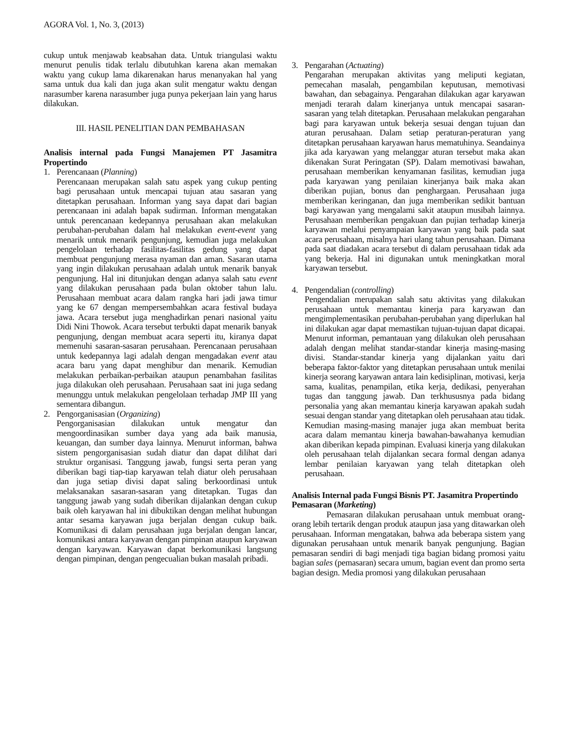AGORA Vol. 1, No. 3, (2013)
cukup untuk menjawab keabsahan data. Untuk triangulasi waktu menurut penulis tidak terlalu dibutuhkan karena akan memakan waktu yang cukup lama dikarenakan harus menanyakan hal yang sama untuk dua kali dan juga akan sulit mengatur waktu dengan narasumber karena narasumber juga punya pekerjaan lain yang harus dilakukan.
III. HASIL PENELITIAN DAN PEMBAHASAN
Analisis internal pada Fungsi Manajemen PT Jasamitra Propertindo
1. Perencanaan (Planning)
Perencanaan merupakan salah satu aspek yang cukup penting bagi perusahaan untuk mencapai tujuan atau sasaran yang ditetapkan perusahaan. Informan yang saya dapat dari bagian perencanaan ini adalah bapak sudirman. Informan mengatakan untuk perencanaan kedepannya perusahaan akan melakukan perubahan-perubahan dalam hal melakukan event-event yang menarik untuk menarik pengunjung, kemudian juga melakukan pengelolaan terhadap fasilitas-fasilitas gedung yang dapat membuat pengunjung merasa nyaman dan aman. Sasaran utama yang ingin dilakukan perusahaan adalah untuk menarik banyak pengunjung. Hal ini ditunjukan dengan adanya salah satu event yang dilakukan perusahaan pada bulan oktober tahun lalu. Perusahaan membuat acara dalam rangka hari jadi jawa timur yang ke 67 dengan mempersembahkan acara festival budaya jawa. Acara tersebut juga menghadirkan penari nasional yaitu Didi Nini Thowok. Acara tersebut terbukti dapat menarik banyak pengunjung, dengan membuat acara seperti itu, kiranya dapat memenuhi sasaran-sasaran perusahaan. Perencanaan perusahaan untuk kedepannya lagi adalah dengan mengadakan event atau acara baru yang dapat menghibur dan menarik. Kemudian melakukan perbaikan-perbaikan ataupun penambahan fasilitas juga dilakukan oleh perusahaan. Perusahaan saat ini juga sedang menunggu untuk melakukan pengelolaan terhadap JMP III yang sementara dibangun.
2. Pengorganisasian (Organizing)
Pengorganisasian dilakukan untuk mengatur dan mengoordinasikan sumber daya yang ada baik manusia, keuangan, dan sumber daya lainnya. Menurut informan, bahwa sistem pengorganisasian sudah diatur dan dapat dilihat dari struktur organisasi. Tanggung jawab, fungsi serta peran yang diberikan bagi tiap-tiap karyawan telah diatur oleh perusahaan dan juga setiap divisi dapat saling berkoordinasi untuk melaksanakan sasaran-sasaran yang ditetapkan. Tugas dan tanggung jawab yang sudah diberikan dijalankan dengan cukup baik oleh karyawan hal ini dibuktikan dengan melihat hubungan antar sesama karyawan juga berjalan dengan cukup baik. Komunikasi di dalam perusahaan juga berjalan dengan lancar, komunikasi antara karyawan dengan pimpinan ataupun karyawan dengan karyawan. Karyawan dapat berkomunikasi langsung dengan pimpinan, dengan pengecualian bukan masalah pribadi.
3. Pengarahan (Actuating)
Pengarahan merupakan aktivitas yang meliputi kegiatan, pemecahan masalah, pengambilan keputusan, memotivasi bawahan, dan sebagainya. Pengarahan dilakukan agar karyawan menjadi terarah dalam kinerjanya untuk mencapai sasaran-sasaran yang telah ditetapkan. Perusahaan melakukan pengarahan bagi para karyawan untuk bekerja sesuai dengan tujuan dan aturan perusahaan. Dalam setiap peraturan-peraturan yang ditetapkan perusahaan karyawan harus mematuhinya. Seandainya jika ada karyawan yang melanggar aturan tersebut maka akan dikenakan Surat Peringatan (SP). Dalam memotivasi bawahan, perusahaan memberikan kenyamanan fasilitas, kemudian juga pada karyawan yang penilaian kinerjanya baik maka akan diberikan pujian, bonus dan penghargaan. Perusahaan juga memberikan keringanan, dan juga memberikan sedikit bantuan bagi karyawan yang mengalami sakit ataupun musibah lainnya. Perusahaan memberikan pengakuan dan pujian terhadap kinerja karyawan melalui penyampaian karyawan yang baik pada saat acara perusahaan, misalnya hari ulang tahun perusahaan. Dimana pada saat diadakan acara tersebut di dalam perusahaan tidak ada yang bekerja. Hal ini digunakan untuk meningkatkan moral karyawan tersebut.
4. Pengendalian (controlling)
Pengendalian merupakan salah satu aktivitas yang dilakukan perusahaan untuk memantau kinerja para karyawan dan mengimplementasikan perubahan-perubahan yang diperlukan hal ini dilakukan agar dapat memastikan tujuan-tujuan dapat dicapai. Menurut informan, pemantauan yang dilakukan oleh perusahaan adalah dengan melihat standar-standar kinerja masing-masing divisi. Standar-standar kinerja yang dijalankan yaitu dari beberapa faktor-faktor yang ditetapkan perusahaan untuk menilai kinerja seorang karyawan antara lain kedisiplinan, motivasi, kerja sama, kualitas, penampilan, etika kerja, dedikasi, penyerahan tugas dan tanggung jawab. Dan terkhususnya pada bidang personalia yang akan memantau kinerja karyawan apakah sudah sesuai dengan standar yang ditetapkan oleh perusahaan atau tidak. Kemudian masing-masing manajer juga akan membuat berita acara dalam memantau kinerja bawahan-bawahanya kemudian akan diberikan kepada pimpinan. Evaluasi kinerja yang dilakukan oleh perusahaan telah dijalankan secara formal dengan adanya lembar penilaian karyawan yang telah ditetapkan oleh perusahaan.
Analisis Internal pada Fungsi Bisnis PT. Jasamitra Propertindo
Pemasaran (Marketing)
Pemasaran dilakukan perusahaan untuk membuat orang-orang lebih tertarik dengan produk ataupun jasa yang ditawarkan oleh perusahaan. Informan mengatakan, bahwa ada beberapa sistem yang digunakan perusahaan untuk menarik banyak pengunjung. Bagian pemasaran sendiri di bagi menjadi tiga bagian bidang promosi yaitu bagian sales (pemasaran) secara umum, bagian event dan promo serta bagian design. Media promosi yang dilakukan perusahaan